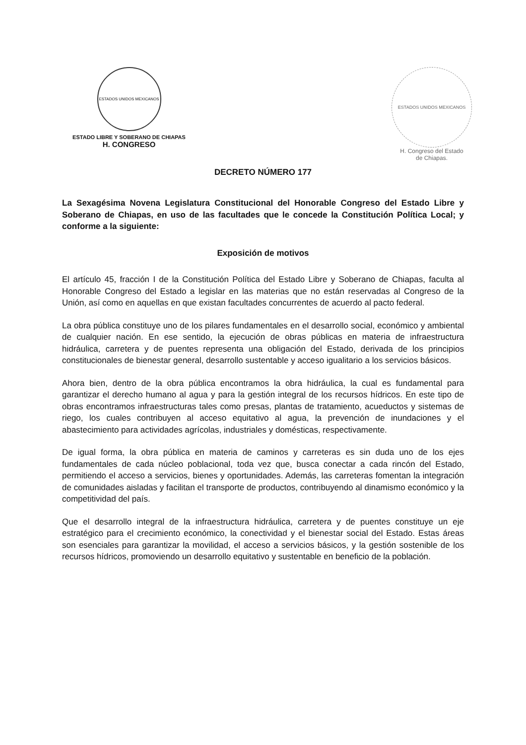ESTADOS UNIDOS MEXICANOS
ESTADO LIBRE Y SOBERANO DE CHIAPAS
H. CONGRESO
ESTADOS UNIDOS MEXICANOS
H. Congreso del Estado
de Chiapas.
DECRETO NÚMERO 177
La Sexagésima Novena Legislatura Constitucional del Honorable Congreso del Estado Libre y Soberano de Chiapas, en uso de las facultades que le concede la Constitución Política Local; y conforme a la siguiente:
Exposición de motivos
El artículo 45, fracción I de la Constitución Política del Estado Libre y Soberano de Chiapas, faculta al Honorable Congreso del Estado a legislar en las materias que no están reservadas al Congreso de la Unión, así como en aquellas en que existan facultades concurrentes de acuerdo al pacto federal.
La obra pública constituye uno de los pilares fundamentales en el desarrollo social, económico y ambiental de cualquier nación. En ese sentido, la ejecución de obras públicas en materia de infraestructura hidráulica, carretera y de puentes representa una obligación del Estado, derivada de los principios constitucionales de bienestar general, desarrollo sustentable y acceso igualitario a los servicios básicos.
Ahora bien, dentro de la obra pública encontramos la obra hidráulica, la cual es fundamental para garantizar el derecho humano al agua y para la gestión integral de los recursos hídricos. En este tipo de obras encontramos infraestructuras tales como presas, plantas de tratamiento, acueductos y sistemas de riego, los cuales contribuyen al acceso equitativo al agua, la prevención de inundaciones y el abastecimiento para actividades agrícolas, industriales y domésticas, respectivamente.
De igual forma, la obra pública en materia de caminos y carreteras es sin duda uno de los ejes fundamentales de cada núcleo poblacional, toda vez que, busca conectar a cada rincón del Estado, permitiendo el acceso a servicios, bienes y oportunidades. Además, las carreteras fomentan la integración de comunidades aisladas y facilitan el transporte de productos, contribuyendo al dinamismo económico y la competitividad del país.
Que el desarrollo integral de la infraestructura hidráulica, carretera y de puentes constituye un eje estratégico para el crecimiento económico, la conectividad y el bienestar social del Estado. Estas áreas son esenciales para garantizar la movilidad, el acceso a servicios básicos, y la gestión sostenible de los recursos hídricos, promoviendo un desarrollo equitativo y sustentable en beneficio de la población.